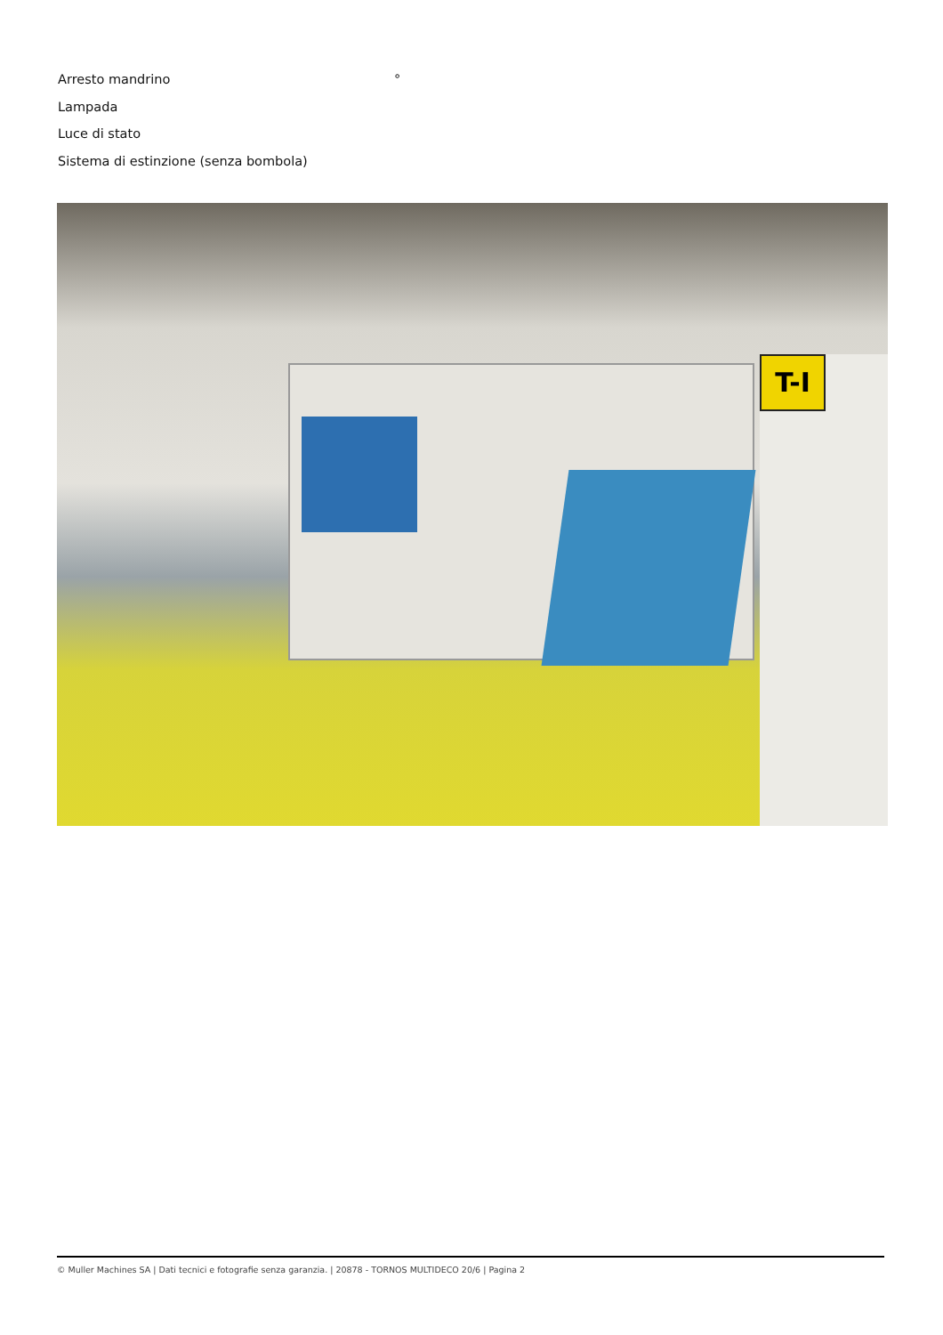Arresto mandrino °
Lampada
Luce di stato
Sistema di estinzione (senza bombola)
T-I
© Muller Machines SA | Dati tecnici e fotografie senza garanzia. | 20878 - TORNOS MULTIDECO 20/6 | Pagina 2